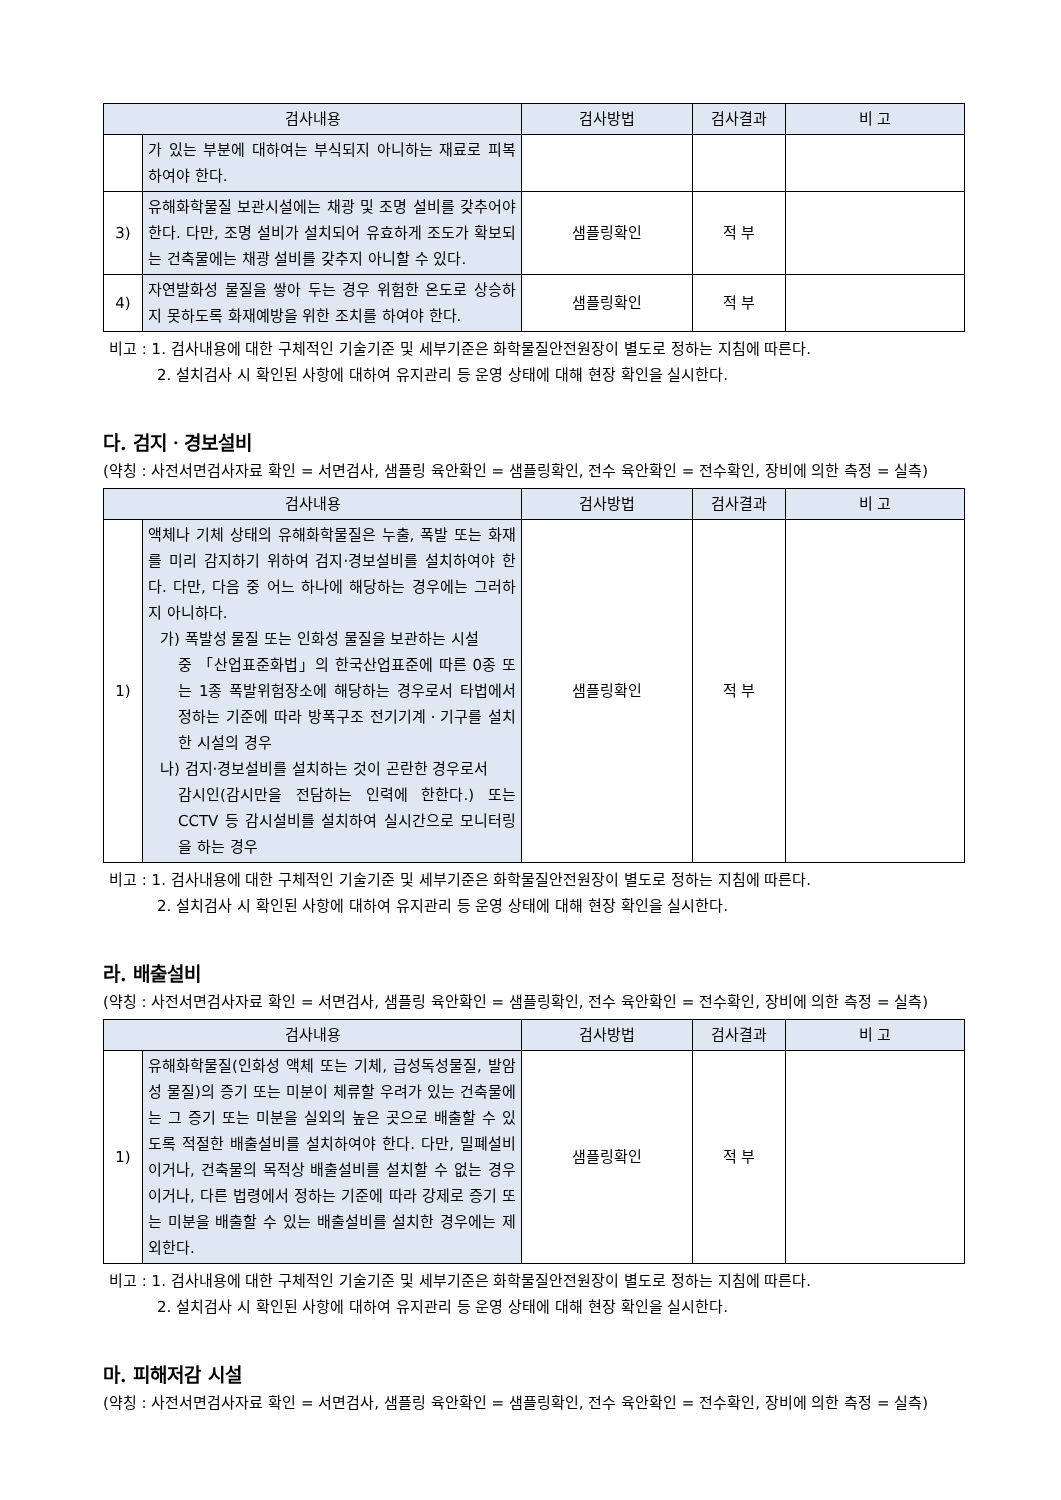| 검사내용 | | 검사방법 | 검사결과 | 비 고 |
| --- | --- | --- | --- | --- |
| | 가 있는 부분에 대하여는 부식되지 아니하는 재료로 피복하여야 한다. | | | |
| 3) | 유해화학물질 보관시설에는 채광 및 조명 설비를 갖추어야 한다. 다만, 조명 설비가 설치되어 유효하게 조도가 확보되는 건축물에는 채광 설비를 갖추지 아니할 수 있다. | 샘플링확인 | 적 부 | |
| 4) | 자연발화성 물질을 쌓아 두는 경우 위험한 온도로 상승하지 못하도록 화재예방을 위한 조치를 하여야 한다. | 샘플링확인 | 적 부 | |
비고 : 1. 검사내용에 대한 구체적인 기술기준 및 세부기준은 화학물질안전원장이 별도로 정하는 지침에 따른다.
2. 설치검사 시 확인된 사항에 대하여 유지관리 등 운영 상태에 대해 현장 확인을 실시한다.
다. 검지ㆍ경보설비
(약칭 : 사전서면검사자료 확인 = 서면검사, 샘플링 육안확인 = 샘플링확인, 전수 육안확인 = 전수확인, 장비에 의한 측정 = 실측)
| 검사내용 | | 검사방법 | 검사결과 | 비 고 |
| --- | --- | --- | --- | --- |
| 1) | 액체나 기체 상태의 유해화학물질은 누출, 폭발 또는 화재를 미리 감지하기 위하여 검지·경보설비를 설치하여야 한다. 다만, 다음 중 어느 하나에 해당하는 경우에는 그러하지 아니하다. 가) 폭발성 물질 또는 인화성 물질을 보관하는 시설 중 「산업표준화법」의 한국산업표준에 따른 0종 또는 1종 폭발위험장소에 해당하는 경우로서 타법에서 정하는 기준에 따라 방폭구조 전기기계ㆍ기구를 설치한 시설의 경우 나) 검지·경보설비를 설치하는 것이 곤란한 경우로서 감시인(감시만을 전담하는 인력에 한한다.) 또는 CCTV 등 감시설비를 설치하여 실시간으로 모니터링을 하는 경우 | 샘플링확인 | 적 부 | |
비고 : 1. 검사내용에 대한 구체적인 기술기준 및 세부기준은 화학물질안전원장이 별도로 정하는 지침에 따른다.
2. 설치검사 시 확인된 사항에 대하여 유지관리 등 운영 상태에 대해 현장 확인을 실시한다.
라. 배출설비
(약칭 : 사전서면검사자료 확인 = 서면검사, 샘플링 육안확인 = 샘플링확인, 전수 육안확인 = 전수확인, 장비에 의한 측정 = 실측)
| 검사내용 | | 검사방법 | 검사결과 | 비 고 |
| --- | --- | --- | --- | --- |
| 1) | 유해화학물질(인화성 액체 또는 기체, 급성독성물질, 발암성 물질)의 증기 또는 미분이 체류할 우려가 있는 건축물에는 그 증기 또는 미분을 실외의 높은 곳으로 배출할 수 있도록 적절한 배출설비를 설치하여야 한다. 다만, 밀폐설비이거나, 건축물의 목적상 배출설비를 설치할 수 없는 경우이거나, 다른 법령에서 정하는 기준에 따라 강제로 증기 또는 미분을 배출할 수 있는 배출설비를 설치한 경우에는 제외한다. | 샘플링확인 | 적 부 | |
비고 : 1. 검사내용에 대한 구체적인 기술기준 및 세부기준은 화학물질안전원장이 별도로 정하는 지침에 따른다.
2. 설치검사 시 확인된 사항에 대하여 유지관리 등 운영 상태에 대해 현장 확인을 실시한다.
마. 피해저감 시설
(약칭 : 사전서면검사자료 확인 = 서면검사, 샘플링 육안확인 = 샘플링확인, 전수 육안확인 = 전수확인, 장비에 의한 측정 = 실측)